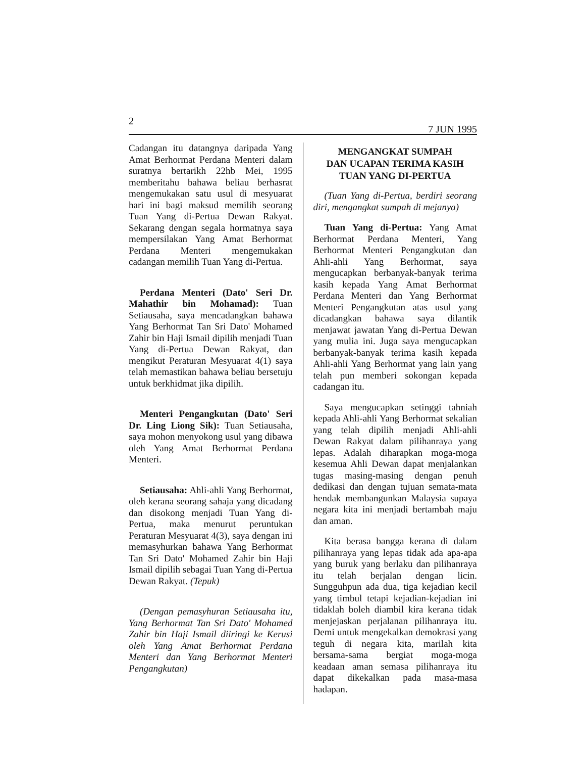2 7 JUN 1995
Cadangan itu datangnya daripada Yang Amat Berhormat Perdana Menteri dalam suratnya bertarikh 22hb Mei, 1995 memberitahu bahawa beliau berhasrat mengemukakan satu usul di mesyuarat hari ini bagi maksud memilih seorang Tuan Yang di-Pertua Dewan Rakyat. Sekarang dengan segala hormatnya saya mempersilakan Yang Amat Berhormat Perdana Menteri mengemukakan cadangan memilih Tuan Yang di-Pertua.
Perdana Menteri (Dato' Seri Dr. Mahathir bin Mohamad): Tuan Setiausaha, saya mencadangkan bahawa Yang Berhormat Tan Sri Dato' Mohamed Zahir bin Haji Ismail dipilih menjadi Tuan Yang di-Pertua Dewan Rakyat, dan mengikut Peraturan Mesyuarat 4(1) saya telah memastikan bahawa beliau bersetuju untuk berkhidmat jika dipilih.
Menteri Pengangkutan (Dato' Seri Dr. Ling Liong Sik): Tuan Setiausaha, saya mohon menyokong usul yang dibawa oleh Yang Amat Berhormat Perdana Menteri.
Setiausaha: Ahli-ahli Yang Berhormat, oleh kerana seorang sahaja yang dicadang dan disokong menjadi Tuan Yang di-Pertua, maka menurut peruntukan Peraturan Mesyuarat 4(3), saya dengan ini memasyhurkan bahawa Yang Berhormat Tan Sri Dato' Mohamed Zahir bin Haji Ismail dipilih sebagai Tuan Yang di-Pertua Dewan Rakyat. (Tepuk)
(Dengan pemasyhuran Setiausaha itu, Yang Berhormat Tan Sri Dato' Mohamed Zahir bin Haji Ismail diiringi ke Kerusi oleh Yang Amat Berhormat Perdana Menteri dan Yang Berhormat Menteri Pengangkutan)
MENGANGKAT SUMPAH
DAN UCAPAN TERIMA KASIH
TUAN YANG DI-PERTUA
(Tuan Yang di-Pertua, berdiri seorang diri, mengangkat sumpah di mejanya)
Tuan Yang di-Pertua: Yang Amat Berhormat Perdana Menteri, Yang Berhormat Menteri Pengangkutan dan Ahli-ahli Yang Berhormat, saya mengucapkan berbanyak-banyak terima kasih kepada Yang Amat Berhormat Perdana Menteri dan Yang Berhormat Menteri Pengangkutan atas usul yang dicadangkan bahawa saya dilantik menjawat jawatan Yang di-Pertua Dewan yang mulia ini. Juga saya mengucapkan berbanyak-banyak terima kasih kepada Ahli-ahli Yang Berhormat yang lain yang telah pun memberi sokongan kepada cadangan itu.
Saya mengucapkan setinggi tahniah kepada Ahli-ahli Yang Berhormat sekalian yang telah dipilih menjadi Ahli-ahli Dewan Rakyat dalam pilihanraya yang lepas. Adalah diharapkan moga-moga kesemua Ahli Dewan dapat menjalankan tugas masing-masing dengan penuh dedikasi dan dengan tujuan semata-mata hendak membangunkan Malaysia supaya negara kita ini menjadi bertambah maju dan aman.
Kita berasa bangga kerana di dalam pilihanraya yang lepas tidak ada apa-apa yang buruk yang berlaku dan pilihanraya itu telah berjalan dengan licin. Sungguhpun ada dua, tiga kejadian kecil yang timbul tetapi kejadian-kejadian ini tidaklah boleh diambil kira kerana tidak menjejaskan perjalanan pilihanraya itu. Demi untuk mengekalkan demokrasi yang teguh di negara kita, marilah kita bersama-sama bergiat moga-moga keadaan aman semasa pilihanraya itu dapat dikekalkan pada masa-masa hadapan.